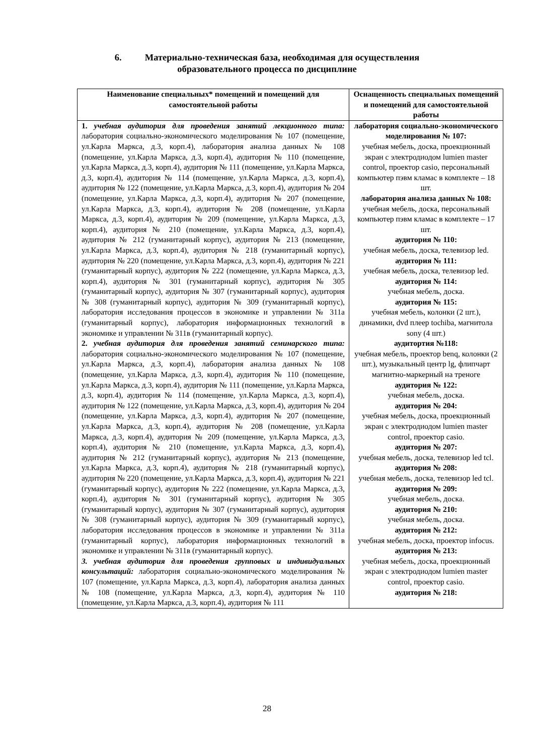6. Материально-техническая база, необходимая для осуществления
образовательного процесса по дисциплине
| Наименование специальных* помещений и помещений для самостоятельной работы | Оснащенность специальных помещений и помещений для самостоятельной работы |
| --- | --- |
| 1. учебная аудитория для проведения занятий лекционного типа: лаборатория социально-экономического моделирования № 107 (помещение, ул.Карла Маркса, д.3, корп.4), лаборатория анализа данных № 108 (помещение, ул.Карла Маркса, д.3, корп.4), аудитория № 110 (помещение, ул.Карла Маркса, д.3, корп.4), аудитория № 111 (помещение, ул.Карла Маркса, д.3, корп.4), аудитория № 114 (помещение, ул.Карла Маркса, д.3, корп.4), аудитория № 122 (помещение, ул.Карла Маркса, д.3, корп.4), аудитория № 204 (помещение, ул.Карла Маркса, д.3, корп.4), аудитория № 207 (помещение, ул.Карла Маркса, д.3, корп.4), аудитория № 208 (помещение, ул.Карла Маркса, д.3, корп.4), аудитория № 209 (помещение, ул.Карла Маркса, д.3, корп.4), аудитория № 210 (помещение, ул.Карла Маркса, д.3, корп.4), аудитория № 212 (гуманитарный корпус), аудитория № 213 (помещение, ул.Карла Маркса, д.3, корп.4), аудитория № 218 (гуманитарный корпус), аудитория № 220 (помещение, ул.Карла Маркса, д.3, корп.4), аудитория № 221 (гуманитарный корпус), аудитория № 222 (помещение, ул.Карла Маркса, д.3, корп.4), аудитория № 301 (гуманитарный корпус), аудитория № 305 (гуманитарный корпус), аудитория № 307 (гуманитарный корпус), аудитория № 308 (гуманитарный корпус), аудитория № 309 (гуманитарный корпус), лаборатория исследования процессов в экономике и управлении № 311а (гуманитарный корпус), лаборатория информационных технологий в экономике и управлении № 311в (гуманитарный корпус). 2. учебная аудитория для проведения занятий семинарского типа: лаборатория социально-экономического моделирования № 107 (помещение, ул.Карла Маркса, д.3, корп.4), лаборатория анализа данных № 108 (помещение, ул.Карла Маркса, д.3, корп.4), аудитория № 110 (помещение, ул.Карла Маркса, д.3, корп.4), аудитория № 111 (помещение, ул.Карла Маркса, д.3, корп.4), аудитория № 114 (помещение, ул.Карла Маркса, д.3, корп.4), аудитория № 122 (помещение, ул.Карла Маркса, д.3, корп.4), аудитория № 204 (помещение, ул.Карла Маркса, д.3, корп.4), аудитория № 207 (помещение, ул.Карла Маркса, д.3, корп.4), аудитория № 208 (помещение, ул.Карла Маркса, д.3, корп.4), аудитория № 209 (помещение, ул.Карла Маркса, д.3, корп.4), аудитория № 210 (помещение, ул.Карла Маркса, д.3, корп.4), аудитория № 212 (гуманитарный корпус), аудитория № 213 (помещение, ул.Карла Маркса, д.3, корп.4), аудитория № 218 (гуманитарный корпус), аудитория № 220 (помещение, ул.Карла Маркса, д.3, корп.4), аудитория № 221 (гуманитарный корпус), аудитория № 222 (помещение, ул.Карла Маркса, д.3, корп.4), аудитория № 301 (гуманитарный корпус), аудитория № 305 (гуманитарный корпус), аудитория № 307 (гуманитарный корпус), аудитория № 308 (гуманитарный корпус), аудитория № 309 (гуманитарный корпус), лаборатория исследования процессов в экономике и управлении № 311а (гуманитарный корпус), лаборатория информационных технологий в экономике и управлении № 311в (гуманитарный корпус). 3. учебная аудитория для проведения групповых и индивидуальных консультаций: лаборатория социально-экономического моделирования № 107 (помещение, ул.Карла Маркса, д.3, корп.4), лаборатория анализа данных № 108 (помещение, ул.Карла Маркса, д.3, корп.4), аудитория № 110 (помещение, ул.Карла Маркса, д.3, корп.4), аудитория № 111 | лаборатория социально-экономического моделирования № 107: учебная мебель, доска, проекционный экран с электродиодом lumien master control, проектор casio, персональный компьютер пэвм кламас в комплекте – 18 шт. лаборатория анализа данных № 108: учебная мебель, доска, персональный компьютер пэвм кламас в комплекте – 17 шт. аудитория № 110: учебная мебель, доска, телевизор led. аудитория № 111: учебная мебель, доска, телевизор led. аудитория № 114: учебная мебель, доска. аудитория № 115: учебная мебель, колонки (2 шт.), динамики, dvd плеер tochiba, магнитола sony (4 шт.) аудитортия №118: учебная мебель, проектор benq, колонки (2 шт.), музыкальный центр lg, флипчарт магнитно-маркерный на треноге аудитория № 122: учебная мебель, доска. аудитория № 204: учебная мебель, доска, проекционный экран с электродиодом lumien master control, проектор casio. аудитория № 207: учебная мебель, доска, телевизор led tcl. аудитория № 208: учебная мебель, доска, телевизор led tcl. аудитория № 209: учебная мебель, доска. аудитория № 210: учебная мебель, доска. аудитория № 212: учебная мебель, доска, проектор infocus. аудитория № 213: учебная мебель, доска, проекционный экран с электродиодом lumien master control, проектор casio. аудитория № 218: |
28